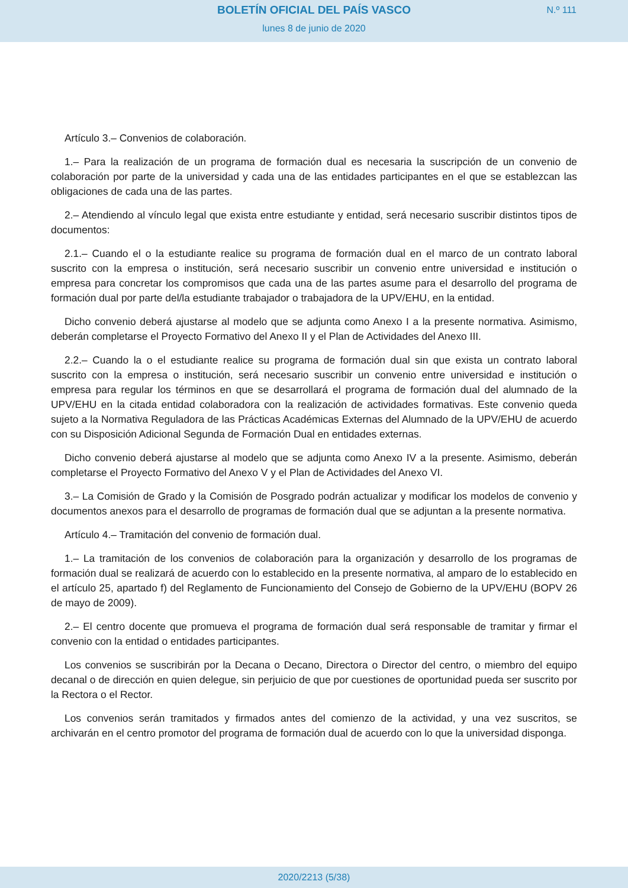BOLETÍN OFICIAL DEL PAÍS VASCO
N.º 111
lunes 8 de junio de 2020
Artículo 3.– Convenios de colaboración.
1.– Para la realización de un programa de formación dual es necesaria la suscripción de un convenio de colaboración por parte de la universidad y cada una de las entidades participantes en el que se establezcan las obligaciones de cada una de las partes.
2.– Atendiendo al vínculo legal que exista entre estudiante y entidad, será necesario suscribir distintos tipos de documentos:
2.1.– Cuando el o la estudiante realice su programa de formación dual en el marco de un contrato laboral suscrito con la empresa o institución, será necesario suscribir un convenio entre universidad e institución o empresa para concretar los compromisos que cada una de las partes asume para el desarrollo del programa de formación dual por parte del/la estudiante trabajador o trabajadora de la UPV/EHU, en la entidad.
Dicho convenio deberá ajustarse al modelo que se adjunta como Anexo I a la presente normativa. Asimismo, deberán completarse el Proyecto Formativo del Anexo II y el Plan de Actividades del Anexo III.
2.2.– Cuando la o el estudiante realice su programa de formación dual sin que exista un contrato laboral suscrito con la empresa o institución, será necesario suscribir un convenio entre universidad e institución o empresa para regular los términos en que se desarrollará el programa de formación dual del alumnado de la UPV/EHU en la citada entidad colaboradora con la realización de actividades formativas. Este convenio queda sujeto a la Normativa Reguladora de las Prácticas Académicas Externas del Alumnado de la UPV/EHU de acuerdo con su Disposición Adicional Segunda de Formación Dual en entidades externas.
Dicho convenio deberá ajustarse al modelo que se adjunta como Anexo IV a la presente. Asimismo, deberán completarse el Proyecto Formativo del Anexo V y el Plan de Actividades del Anexo VI.
3.– La Comisión de Grado y la Comisión de Posgrado podrán actualizar y modificar los modelos de convenio y documentos anexos para el desarrollo de programas de formación dual que se adjuntan a la presente normativa.
Artículo 4.– Tramitación del convenio de formación dual.
1.– La tramitación de los convenios de colaboración para la organización y desarrollo de los programas de formación dual se realizará de acuerdo con lo establecido en la presente normativa, al amparo de lo establecido en el artículo 25, apartado f) del Reglamento de Funcionamiento del Consejo de Gobierno de la UPV/EHU (BOPV 26 de mayo de 2009).
2.– El centro docente que promueva el programa de formación dual será responsable de tramitar y firmar el convenio con la entidad o entidades participantes.
Los convenios se suscribirán por la Decana o Decano, Directora o Director del centro, o miembro del equipo decanal o de dirección en quien delegue, sin perjuicio de que por cuestiones de oportunidad pueda ser suscrito por la Rectora o el Rector.
Los convenios serán tramitados y firmados antes del comienzo de la actividad, y una vez suscritos, se archivarán en el centro promotor del programa de formación dual de acuerdo con lo que la universidad disponga.
2020/2213 (5/38)